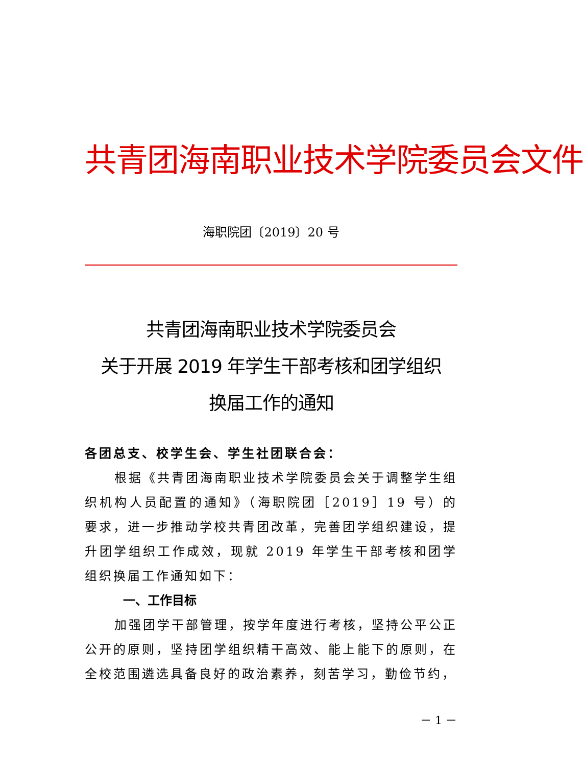共青团海南职业技术学院委员会文件
海职院团〔2019〕20 号
共青团海南职业技术学院委员会
关于开展 2019 年学生干部考核和团学组织
换届工作的通知
各团总支、校学生会、学生社团联合会：
根据《共青团海南职业技术学院委员会关于调整学生组织机构人员配置的通知》（海职院团［2019］19 号）的要求，进一步推动学校共青团改革，完善团学组织建设，提升团学组织工作成效，现就 2019 年学生干部考核和团学组织换届工作通知如下：
一、工作目标
加强团学干部管理，按学年度进行考核，坚持公平公正公开的原则，坚持团学组织精干高效、能上能下的原则，在全校范围遴选具备良好的政治素养，刻苦学习，勤俭节约，
－ 1 －